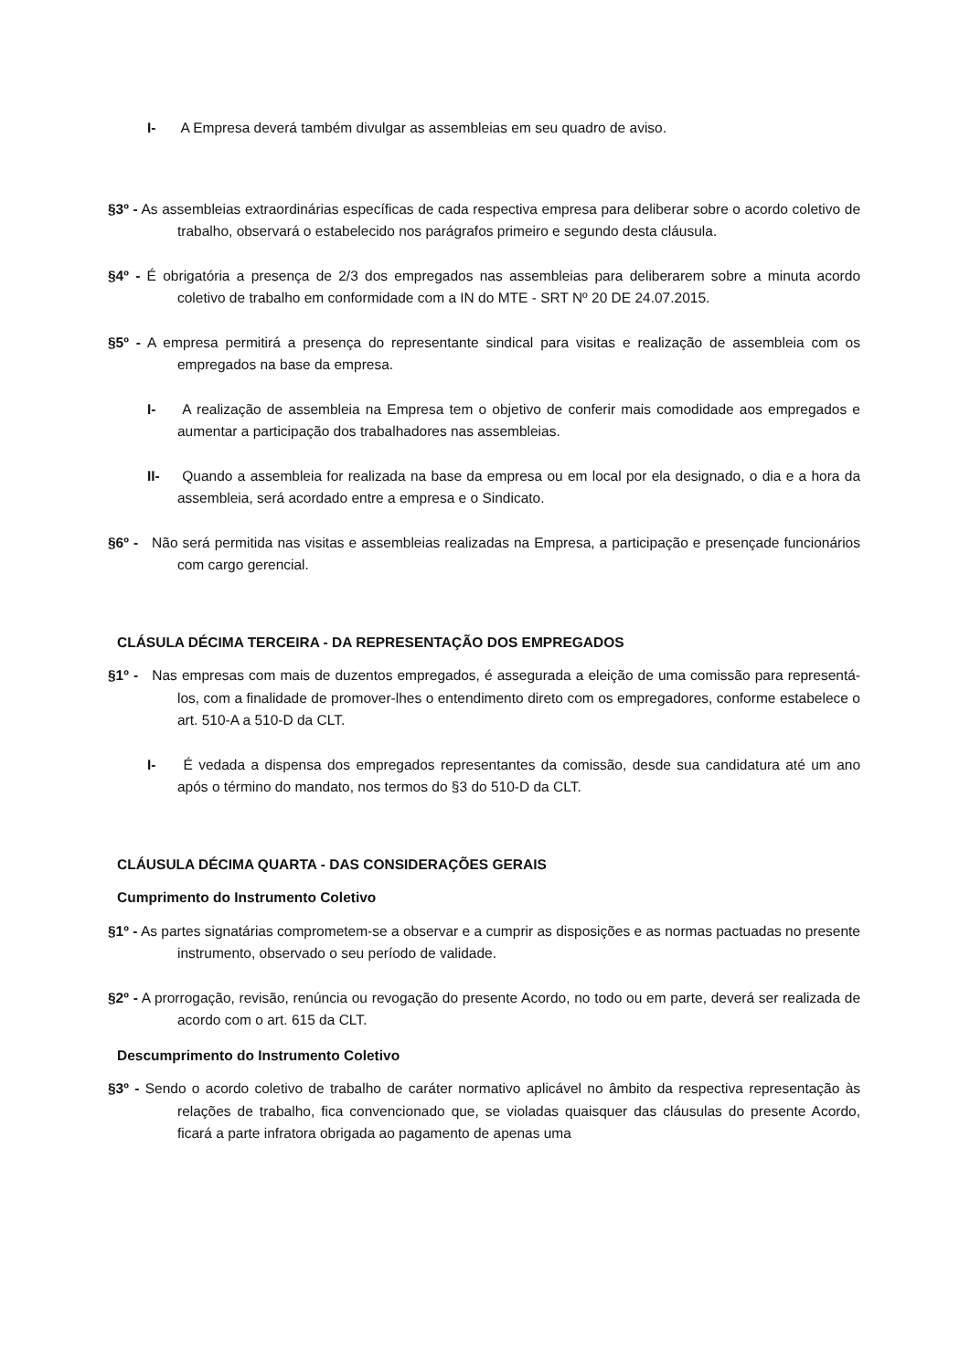I- A Empresa deverá também divulgar as assembleias em seu quadro de aviso.
§3º - As assembleias extraordinárias específicas de cada respectiva empresa para deliberar sobre o acordo coletivo de trabalho, observará o estabelecido nos parágrafos primeiro e segundo desta cláusula.
§4º - É obrigatória a presença de 2/3 dos empregados nas assembleias para deliberarem sobre a minuta acordo coletivo de trabalho em conformidade com a IN do MTE - SRT Nº 20 DE 24.07.2015.
§5º - A empresa permitirá a presença do representante sindical para visitas e realização de assembleia com os empregados na base da empresa.
I- A realização de assembleia na Empresa tem o objetivo de conferir mais comodidade aos empregados e aumentar a participação dos trabalhadores nas assembleias.
II- Quando a assembleia for realizada na base da empresa ou em local por ela designado, o dia e a hora da assembleia, será acordado entre a empresa e o Sindicato.
§6º - Não será permitida nas visitas e assembleias realizadas na Empresa, a participação e presençade funcionários com cargo gerencial.
CLÁSULA DÉCIMA TERCEIRA - DA REPRESENTAÇÃO DOS EMPREGADOS
§1º - Nas empresas com mais de duzentos empregados, é assegurada a eleição de uma comissão para representá-los, com a finalidade de promover-lhes o entendimento direto com os empregadores, conforme estabelece o art. 510-A a 510-D da CLT.
I- É vedada a dispensa dos empregados representantes da comissão, desde sua candidatura até um ano após o término do mandato, nos termos do §3 do 510-D da CLT.
CLÁUSULA DÉCIMA QUARTA - DAS CONSIDERAÇÕES GERAIS
Cumprimento do Instrumento Coletivo
§1º - As partes signatárias comprometem-se a observar e a cumprir as disposições e as normas pactuadas no presente instrumento, observado o seu período de validade.
§2º - A prorrogação, revisão, renúncia ou revogação do presente Acordo, no todo ou em parte, deverá ser realizada de acordo com o art. 615 da CLT.
Descumprimento do Instrumento Coletivo
§3º - Sendo o acordo coletivo de trabalho de caráter normativo aplicável no âmbito da respectiva representação às relações de trabalho, fica convencionado que, se violadas quaisquer das cláusulas do presente Acordo, ficará a parte infratora obrigada ao pagamento de apenas uma